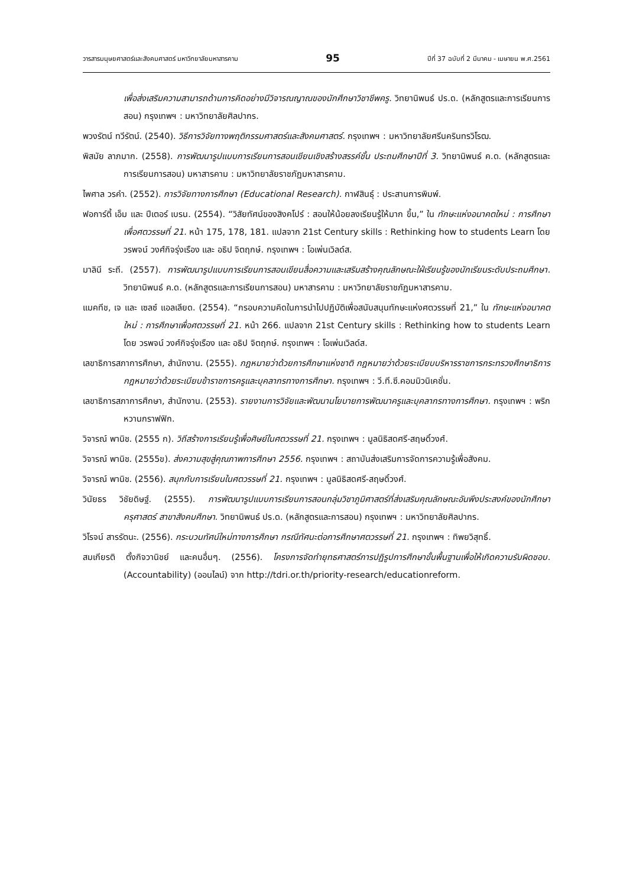วารสารมนุษยศาสตร์และสังคมศาสตร์ มหาวิทยาลัยมหาสารคาม 95 ปีที่ 37 ฉบับที่ 2 มีนาคม - เมษายน พ.ศ.2561
เพื่อส่งเสริมความสามารถด้านการคิดอย่างมีวิจารณญาณของนักศึกษาวิชาชีพครู. วิทยานิพนธ์ ปร.ด. (หลักสูตรและการเรียนการสอน) กรุงเทพฯ : มหาวิทยาลัยศิลปากร.
พวงรัตน์ ทวีรัตน์. (2540). วิธีการวิจัยทางพฤติกรรมศาสตร์และสังคมศาสตร์. กรุงเทพฯ : มหาวิทยาลัยศรีนครินทรวิโรฒ.
พิสมัย ลาภมาก. (2558). การพัฒนารูปแบบการเรียนการสอนเขียนเชิงสร้างสรรค์ชั้น ประถมศึกษาปีที่ 3. วิทยานิพนธ์ ค.ด. (หลักสูตรและการเรียนการสอน) มหาสารคาม : มหาวิทยาลัยราชภัฏมหาสารคาม.
ไพศาล วรคำ. (2552). การวิจัยทางการศึกษา (Educational Research). กาฬสินธุ์ : ประสานการพิมพ์.
ฟอการ์ตี้ เอ็ม และ ปีเตอร์ เบรน. (2554). “วิสัยทัศน์ของสิงคโปร์ : สอนให้น้อยลงเรียนรู้ให้มาก ขึ้น,” ใน ทักษะแห่งอนาคตใหม่ : การศึกษาเพื่อศตวรรษที่ 21. หน้า 175, 178, 181. แปลจาก 21st Century skills : Rethinking how to students Learn โดย วรพจน์ วงศ์กิจรุ่งเรือง และ อธิป จิตฤกษ์. กรุงเทพฯ : โอเพ่นเวิลด์ส.
มาลินี ระถี. (2557). การพัฒนารูปแบบการเรียนการสอนเขียนสื่อความและเสริมสร้างคุณลักษณะใฝ่เรียนรู้ของนักเรียนระดับประถมศึกษา. วิทยานิพนธ์ ค.ด. (หลักสูตรและการเรียนการสอน) มหาสารคาม : มหาวิทยาลัยราชภัฏมหาสารคาม.
แมคทีช, เจ และ เซลซ์ แอลเลียด. (2554). “กรอบความคิดในการนำไปปฏิบัติเพื่อสนับสนุนทักษะแห่งศตวรรษที่ 21,” ใน ทักษะแห่งอนาคตใหม่ : การศึกษาเพื่อศตวรรษที่ 21. หน้า 266. แปลจาก 21st Century skills : Rethinking how to students Learn โดย วรพจน์ วงศ์กิจรุ่งเรือง และ อธิป จิตฤกษ์. กรุงเทพฯ : โอเพ่นเวิลด์ส.
เลขาธิการสภาการศึกษา, สำนักงาน. (2555). กฎหมายว่าด้วยการศึกษาแห่งชาติ กฎหมายว่าด้วยระเบียบบริหารราชการกระทรวงศึกษาธิการ กฎหมายว่าด้วยระเบียบข้าราชการครูและบุคลากรทางการศึกษา. กรุงเทพฯ : วี.ที.ซี.คอมมิวนิเคชั่น.
เลขาธิการสภาการศึกษา, สำนักงาน. (2553). รายงานการวิจัยและพัฒนานโยบายการพัฒนาครูและบุคลากรทางการศึกษา. กรุงเทพฯ : พริกหวานกราฟฟิก.
วิจารณ์ พานิช. (2555 ก). วิถีสร้างการเรียนรู้เพื่อศิษย์ในศตวรรษที่ 21. กรุงเทพฯ : มูลนิธิสดศรี-สฤษดิ์วงศ์.
วิจารณ์ พานิช. (2555ข). ส่งความสุขสู่คุณภาพการศึกษา 2556. กรุงเทพฯ : สถาบันส่งเสริมการจัดการความรู้เพื่อสังคม.
วิจารณ์ พานิช. (2556). สนุกกับการเรียนในศตวรรษที่ 21. กรุงเทพฯ : มูลนิธิสดศรี-สฤษดิ์วงศ์.
วินัยธร วิชัยดิษฐ์. (2555). การพัฒนารูปแบบการเรียนการสอนกลุ่มวิชาภูมิศาสตร์ที่ส่งเสริมคุณลักษณะอันพึงประสงค์ของนักศึกษาครุศาสตร์ สาขาสังคมศึกษา. วิทยานิพนธ์ ปร.ด. (หลักสูตรและการสอน) กรุงเทพฯ : มหาวิทยาลัยศิลปากร.
วิโรจน์ สารรัตนะ. (2556). กระบวนทัศน์ใหม่ทางการศึกษา กรณีทัศนะต่อการศึกษาศตวรรษที่ 21. กรุงเทพฯ : ทิพยวิสุทธิ์.
สมเกียรติ ตั้งกิจวานิชย์ และคนอื่นๆ. (2556). โครงการจัดทำยุทธศาสตร์การปฏิรูปการศึกษาขั้นพื้นฐานเพื่อให้เกิดความรับผิดชอบ. (Accountability) (ออนไลน์) จาก http://tdri.or.th/priority-research/educationreform.